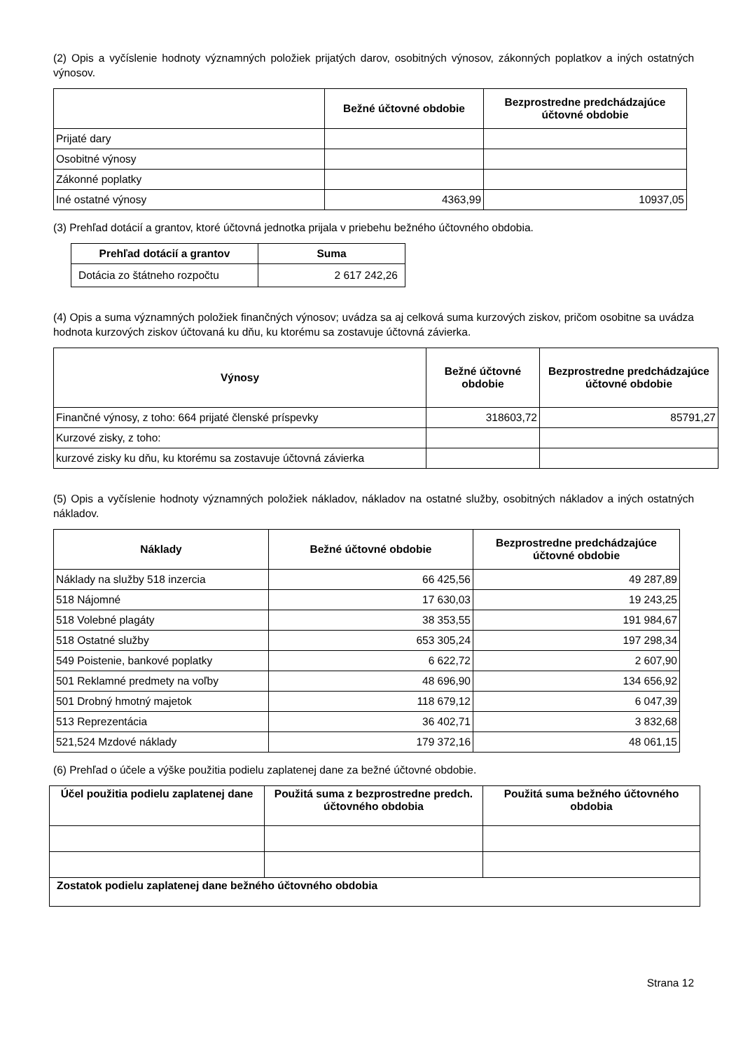(2) Opis a vyčíslenie hodnoty významných položiek prijatých darov, osobitných výnosov, zákonných poplatkov a iných ostatných výnosov.
| | Bežné účtovné obdobie | Bezprostredne predchádzajúce účtovné obdobie |
| --- | --- | --- |
| Prijaté dary | | |
| Osobitné výnosy | | |
| Zákonné poplatky | | |
| Iné ostatné výnosy | 4363,99 | 10937,05 |
(3) Prehľad dotácií a grantov, ktoré účtovná jednotka prijala v priebehu bežného účtovného obdobia.
| Prehľad dotácií a grantov | Suma |
| --- | --- |
| Dotácia zo štátneho rozpočtu | 2 617 242,26 |
(4) Opis a suma významných položiek finančných výnosov; uvádza sa aj celková suma kurzových ziskov, pričom osobitne sa uvádza hodnota kurzových ziskov účtovaná ku dňu, ku ktorému sa zostavuje účtovná závierka.
| Výnosy | Bežné účtovné obdobie | Bezprostredne predchádzajúce účtovné obdobie |
| --- | --- | --- |
| Finančné výnosy, z toho: 664 prijaté členské príspevky | 318603,72 | 85791,27 |
| Kurzové zisky, z toho: | | |
| kurzové zisky ku dňu, ku ktorému sa zostavuje účtovná závierka | | |
(5) Opis a vyčíslenie hodnoty významných položiek nákladov, nákladov na ostatné služby, osobitných nákladov a iných ostatných nákladov.
| Náklady | Bežné účtovné obdobie | Bezprostredne predchádzajúce účtovné obdobie |
| --- | --- | --- |
| Náklady na služby 518 inzercia | 66 425,56 | 49 287,89 |
| 518 Nájomné | 17 630,03 | 19 243,25 |
| 518 Volebné plagáty | 38 353,55 | 191 984,67 |
| 518 Ostatné služby | 653 305,24 | 197 298,34 |
| 549 Poistenie, bankové poplatky | 6 622,72 | 2 607,90 |
| 501 Reklamné predmety na voľby | 48 696,90 | 134 656,92 |
| 501 Drobný hmotný majetok | 118 679,12 | 6 047,39 |
| 513 Reprezentácia | 36 402,71 | 3 832,68 |
| 521,524 Mzdové náklady | 179 372,16 | 48 061,15 |
(6) Prehľad o účele a výške použitia podielu zaplatenej dane za bežné účtovné obdobie.
| Účel použitia podielu zaplatenej dane | Použitá suma z bezprostredne predch. účtovného obdobia | Použitá suma bežného účtovného obdobia |
| --- | --- | --- |
| Zostatok podielu zaplatenej dane bežného účtovného obdobia | | |
Strana 12